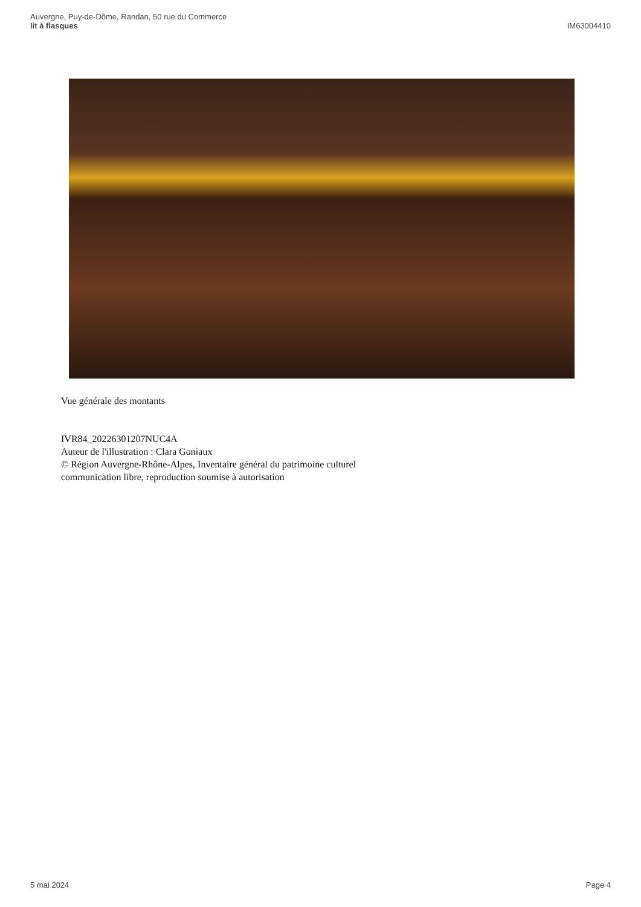Auvergne, Puy-de-Dôme, Randan, 50 rue du Commerce
lit à flasques
IM63004410
Vue générale des montants
IVR84_20226301207NUC4A
Auteur de l'illustration : Clara Goniaux
© Région Auvergne-Rhône-Alpes, Inventaire général du patrimoine culturel
communication libre, reproduction soumise à autorisation
5 mai 2024 Page 4